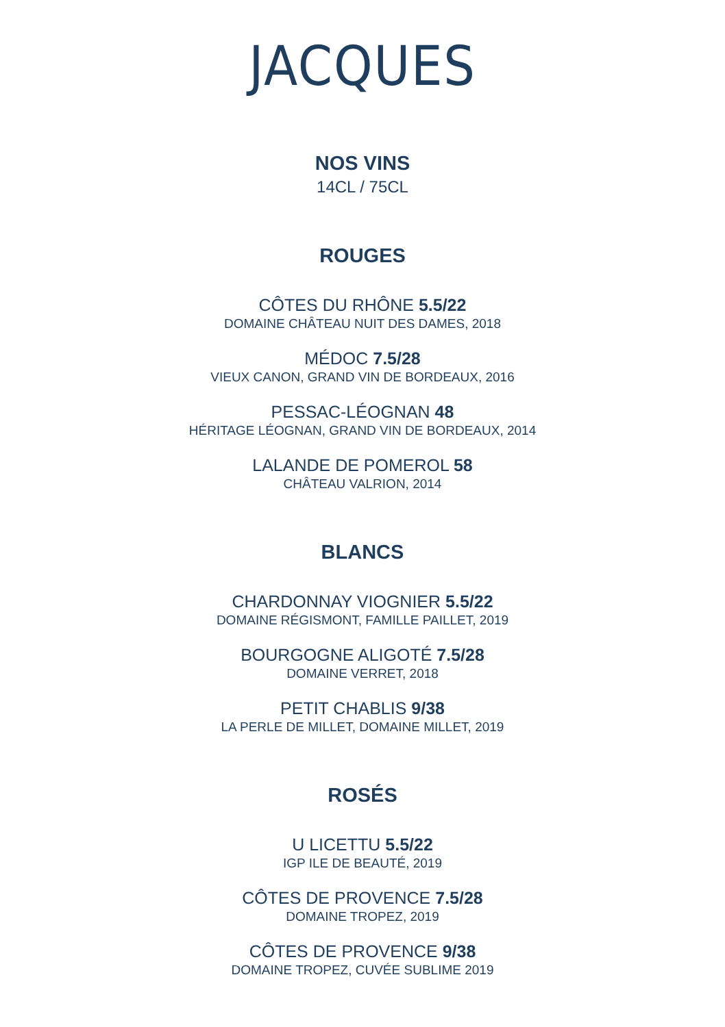JACQUES
NOS VINS
14CL / 75CL
ROUGES
CÔTES DU RHÔNE 5.5/22
DOMAINE CHÂTEAU NUIT DES DAMES, 2018
MÉDOC 7.5/28
VIEUX CANON, GRAND VIN DE BORDEAUX, 2016
PESSAC-LÉOGNAN 48
HÉRITAGE LÉOGNAN, GRAND VIN DE BORDEAUX, 2014
LALANDE DE POMEROL 58
CHÂTEAU VALRION, 2014
BLANCS
CHARDONNAY VIOGNIER 5.5/22
DOMAINE RÉGISMONT, FAMILLE PAILLET, 2019
BOURGOGNE ALIGOTÉ 7.5/28
DOMAINE VERRET, 2018
PETIT CHABLIS 9/38
LA PERLE DE MILLET, DOMAINE MILLET, 2019
ROSÉS
U LICETTU 5.5/22
IGP ILE DE BEAUTÉ, 2019
CÔTES DE PROVENCE 7.5/28
DOMAINE TROPEZ, 2019
CÔTES DE PROVENCE 9/38
DOMAINE TROPEZ, CUVÉE SUBLIME 2019